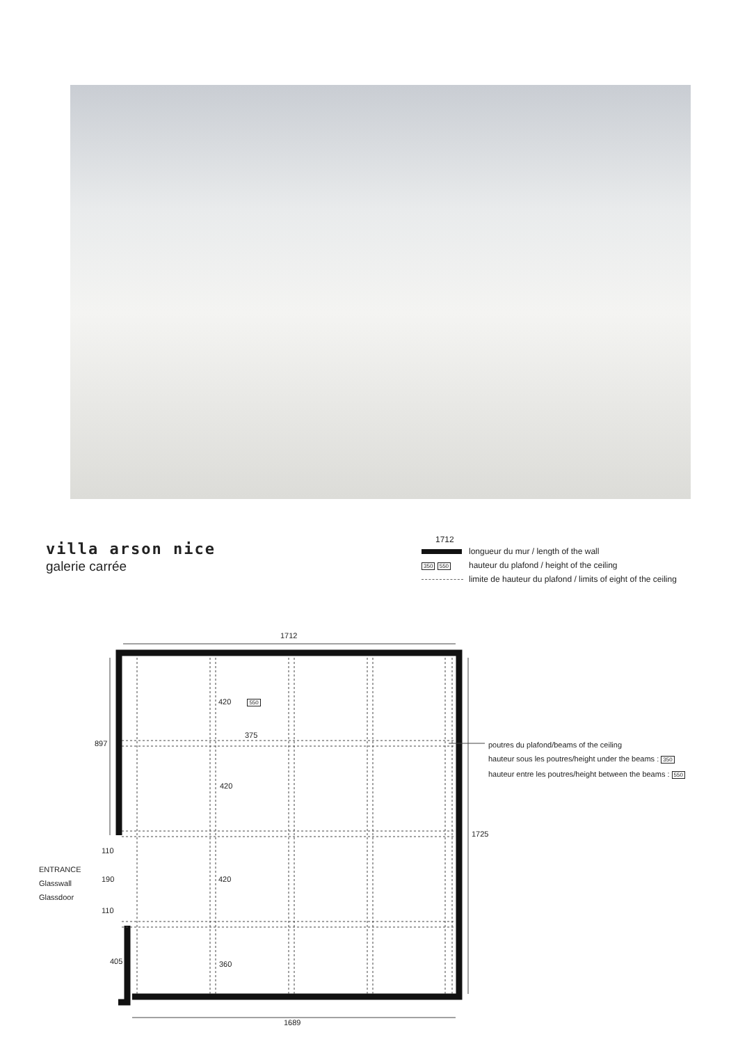villa arson nice
galerie carrée
1712
longueur du mur / length of the wall
350 550 hauteur du plafond / height of the ceiling
limite de hauteur du plafond / limits of eight of the ceiling
1712
897
1725
1689
420 550
375
420
420
360
110
190
110
405
ENTRANCE
Glasswall
Glassdoor
poutres du plafond/beams of the ceiling
hauteur sous les poutres/height under the beams : 350
hauteur entre les poutres/height between the beams : 550